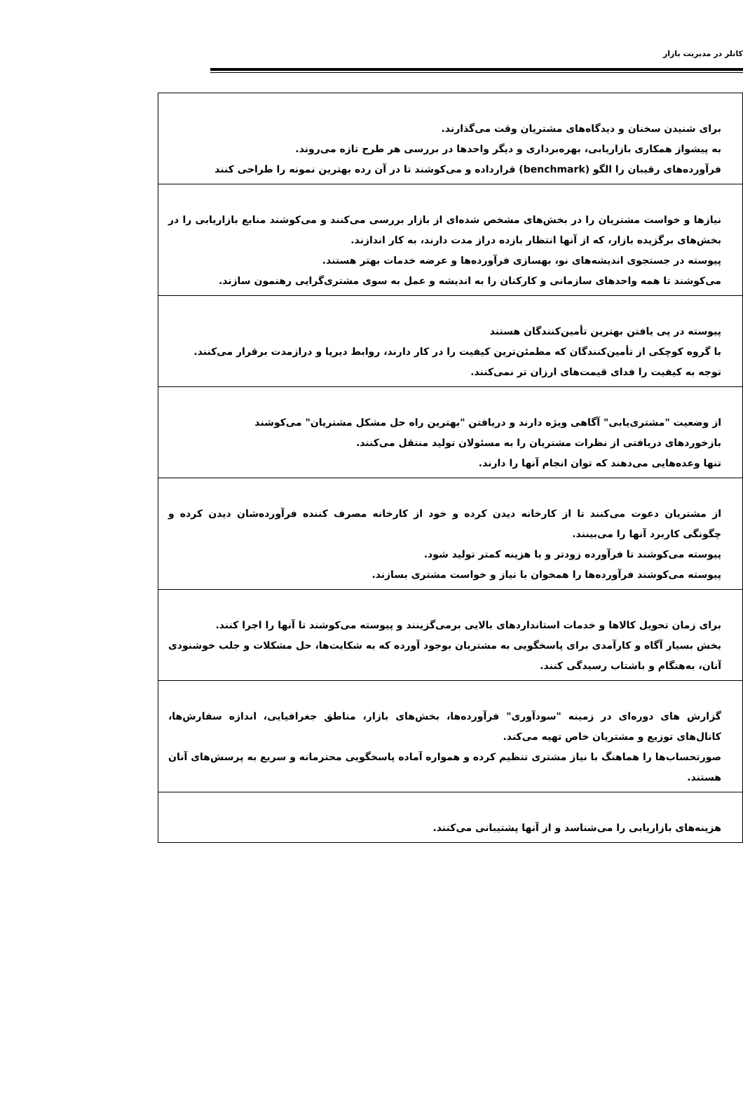کاتلر در مدیریت بازار
| برای شنیدن سخنان و دیدگاه‌های مشتریان وقت می‌گذارند. به پیشواز همکاری بازاریابی، بهره‌برداری و دیگر واحدها در بررسی هر طرح تازه می‌روند. فرآورده‌های رقیبان را الگو (benchmark) قرارداده و می‌کوشند تا در آن رده بهترین نمونه را طراحی کنند |
| نیازها و خواست مشتریان را در بخش‌های مشخص شده‌ای از بازار بررسی می‌کنند و می‌کوشند منابع بازاریابی را در بخش‌های برگزیده بازار، که از آنها انتظار بازده دراز مدت دارند، به کار اندازند. پیوسته در جستجوی اندیشه‌های نو، بهسازی فرآورده‌ها و عرضه خدمات بهتر هستند. می‌کوشند تا همه واحدهای سازمانی و کارکنان را به اندیشه و عمل به سوی مشتری‌گرایی رهنمون سازند. |
| پیوسته در پی یافتن بهترین تأمین‌کنندگان هستند با گروه کوچکی از تأمین‌کنندگان که مطمئن‌ترین کیفیت را در کار دارند، روابط دیرپا و درازمدت برقرار می‌کنند. توجه به کیفیت را فدای قیمت‌های ارزان تر نمی‌کنند. |
| از وضعیت "مشتری‌یابی" آگاهی ویژه دارند و دریافتن "بهترین راه حل مشکل مشتریان" می‌کوشند بازخوردهای دریافتی از نظرات مشتریان را به مسئولان تولید منتقل می‌کنند. تنها وعده‌هایی می‌دهند که توان انجام آنها را دارند. |
| از مشتریان دعوت می‌کنند تا از کارخانه دیدن کرده و خود از کارخانه مصرف کننده فرآورده‌شان دیدن کرده و چگونگی کاربرد آنها را می‌بینند. پیوسته می‌کوشند تا فرآورده زودتر و با هزینه کمتر تولید شود. پیوسته می‌کوشند فرآورده‌ها را همخوان با نیاز و خواست مشتری بسازند. |
| برای زمان تحویل کالاها و خدمات استانداردهای بالایی برمی‌گزینند و پیوسته می‌کوشند تا آنها را اجرا کنند. بخش بسیار آگاه و کارآمدی برای پاسخگویی به مشتریان بوجود آورده که به شکایت‌ها، حل مشکلات و جلب خوشنودی آنان، به‌هنگام و باشتاب رسیدگی کنند. |
| گزارش های دوره‌ای در زمینه "سودآوری" فرآورده‌ها، بخش‌های بازار، مناطق جغرافیایی، اندازه سفارش‌ها، کانال‌های توزیع و مشتریان خاص تهیه می‌کند. صورتحساب‌ها را هماهنگ با نیاز مشتری تنظیم کرده و همواره آماده پاسخگویی محترمانه و سریع به پرسش‌های آنان هستند. |
| هزینه‌های بازاریابی را می‌شناسد و از آنها پشتیبانی می‌کنند. |